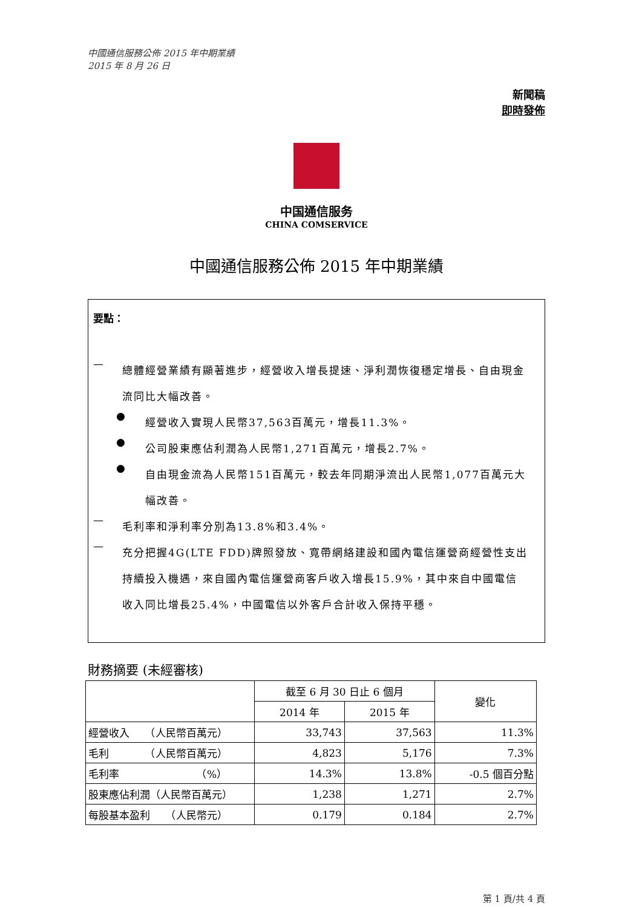中國通信服務公佈 2015 年中期業績
2015 年 8 月 26 日
新聞稿
即時發佈
中国通信服务
CHINA COMSERVICE
中國通信服務公佈 2015 年中期業績
要點：
—
總體經營業績有顯著進步，經營收入增長提速、淨利潤恢復穩定增長、自由現金流同比大幅改善。
●
經營收入實現人民幣37,563百萬元，增長11.3%。
●
公司股東應佔利潤為人民幣1,271百萬元，增長2.7%。
●
自由現金流為人民幣151百萬元，較去年同期淨流出人民幣1,077百萬元大幅改善。
—
毛利率和淨利率分別為13.8%和3.4%。
—
充分把握4G(LTE FDD)牌照發放、寬帶網絡建設和國內電信運營商經營性支出持續投入機遇，來自國內電信運營商客戶收入增長15.9%，其中來自中國電信收入同比增長25.4%，中國電信以外客戶合計收入保持平穩。
財務摘要 (未經審核)
| | 截至 6 月 30 日止 6 個月 | | 變化 |
| --- | --- | --- | --- |
| | 2014 年 | 2015 年 | |
| 經營收入 （人民幣百萬元） | 33,743 | 37,563 | 11.3% |
| 毛利 （人民幣百萬元） | 4,823 | 5,176 | 7.3% |
| 毛利率 （%） | 14.3% | 13.8% | -0.5 個百分點 |
| 股東應佔利潤（人民幣百萬元） | 1,238 | 1,271 | 2.7% |
| 每股基本盈利 （人民幣元） | 0.179 | 0.184 | 2.7% |
第 1 頁/共 4 頁